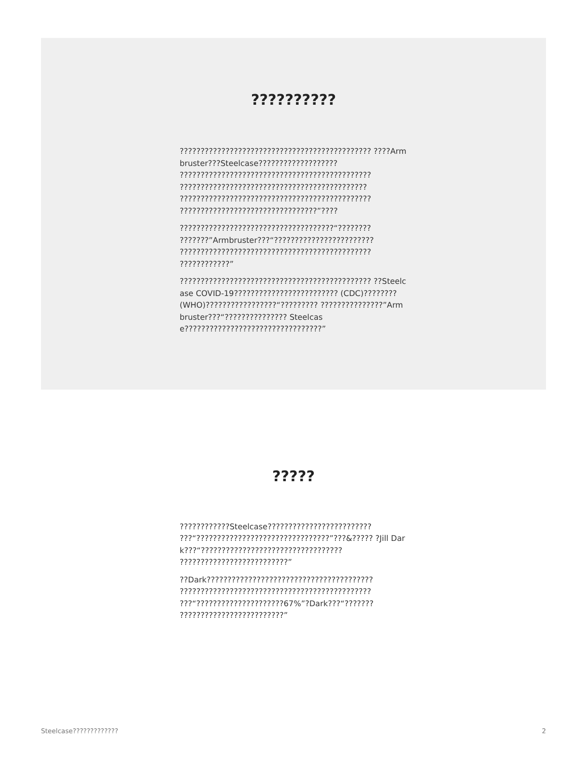??????????
?????????????????????????????????????????????? ????Armbruster???Steelcase??????????????????? ?????????????????????????????????????????????? ????????????????????????????????????????????? ?????????????????????????????????????????????? ?????????????????????????????????”????
?????????????????????????????????????“???????? ???????”Armbruster???“???????????????????????? ?????????????????????????????????????????????? ????????????”
?????????????????????????????????????????????? ??Steelcase COVID-19????????????????????????? (CDC)????????(WHO)?????????????????“????????? ???????????????”Armbruster???“??????????????? Steelcase?????????????????????????????????”
?????
????????????Steelcase????????????????????????? ???“????????????????????????????????”???&????? ?Jill Dark???“?????????????????????????????????? ??????????????????????????”
??Dark???????????????????????????????????????? ?????????????????????????????????????????????? ???“?????????????????????67%”?Dark???“??????? ?????????????????????????”
Steelcase????????????? 2